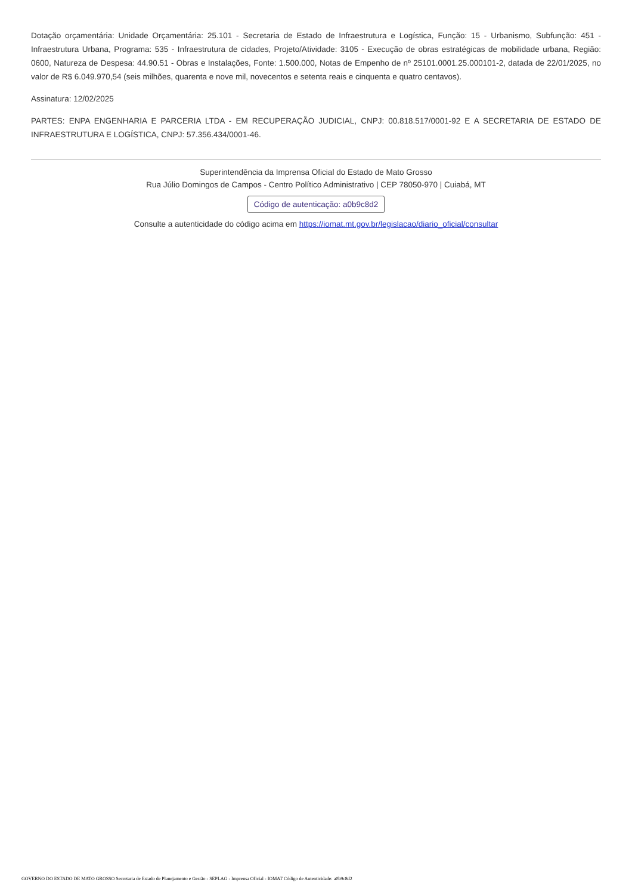Dotação orçamentária: Unidade Orçamentária: 25.101 - Secretaria de Estado de Infraestrutura e Logística, Função: 15 - Urbanismo, Subfunção: 451 - Infraestrutura Urbana, Programa: 535 - Infraestrutura de cidades, Projeto/Atividade: 3105 - Execução de obras estratégicas de mobilidade urbana, Região: 0600, Natureza de Despesa: 44.90.51 - Obras e Instalações, Fonte: 1.500.000, Notas de Empenho de nº 25101.0001.25.000101-2, datada de 22/01/2025, no valor de R$ 6.049.970,54 (seis milhões, quarenta e nove mil, novecentos e setenta reais e cinquenta e quatro centavos).
Assinatura: 12/02/2025
PARTES: ENPA ENGENHARIA E PARCERIA LTDA - EM RECUPERAÇÃO JUDICIAL, CNPJ: 00.818.517/0001-92 E A SECRETARIA DE ESTADO DE INFRAESTRUTURA E LOGÍSTICA, CNPJ: 57.356.434/0001-46.
Superintendência da Imprensa Oficial do Estado de Mato Grosso
Rua Júlio Domingos de Campos - Centro Político Administrativo | CEP 78050-970 | Cuiabá, MT
Código de autenticação: a0b9c8d2
Consulte a autenticidade do código acima em https://iomat.mt.gov.br/legislacao/diario_oficial/consultar
GOVERNO DO ESTADO DE MATO GROSSO Secretaria de Estado de Planejamento e Gestão - SEPLAG - Imprensa Oficial - IOMAT Código de Autenticidade: a0b9c8d2